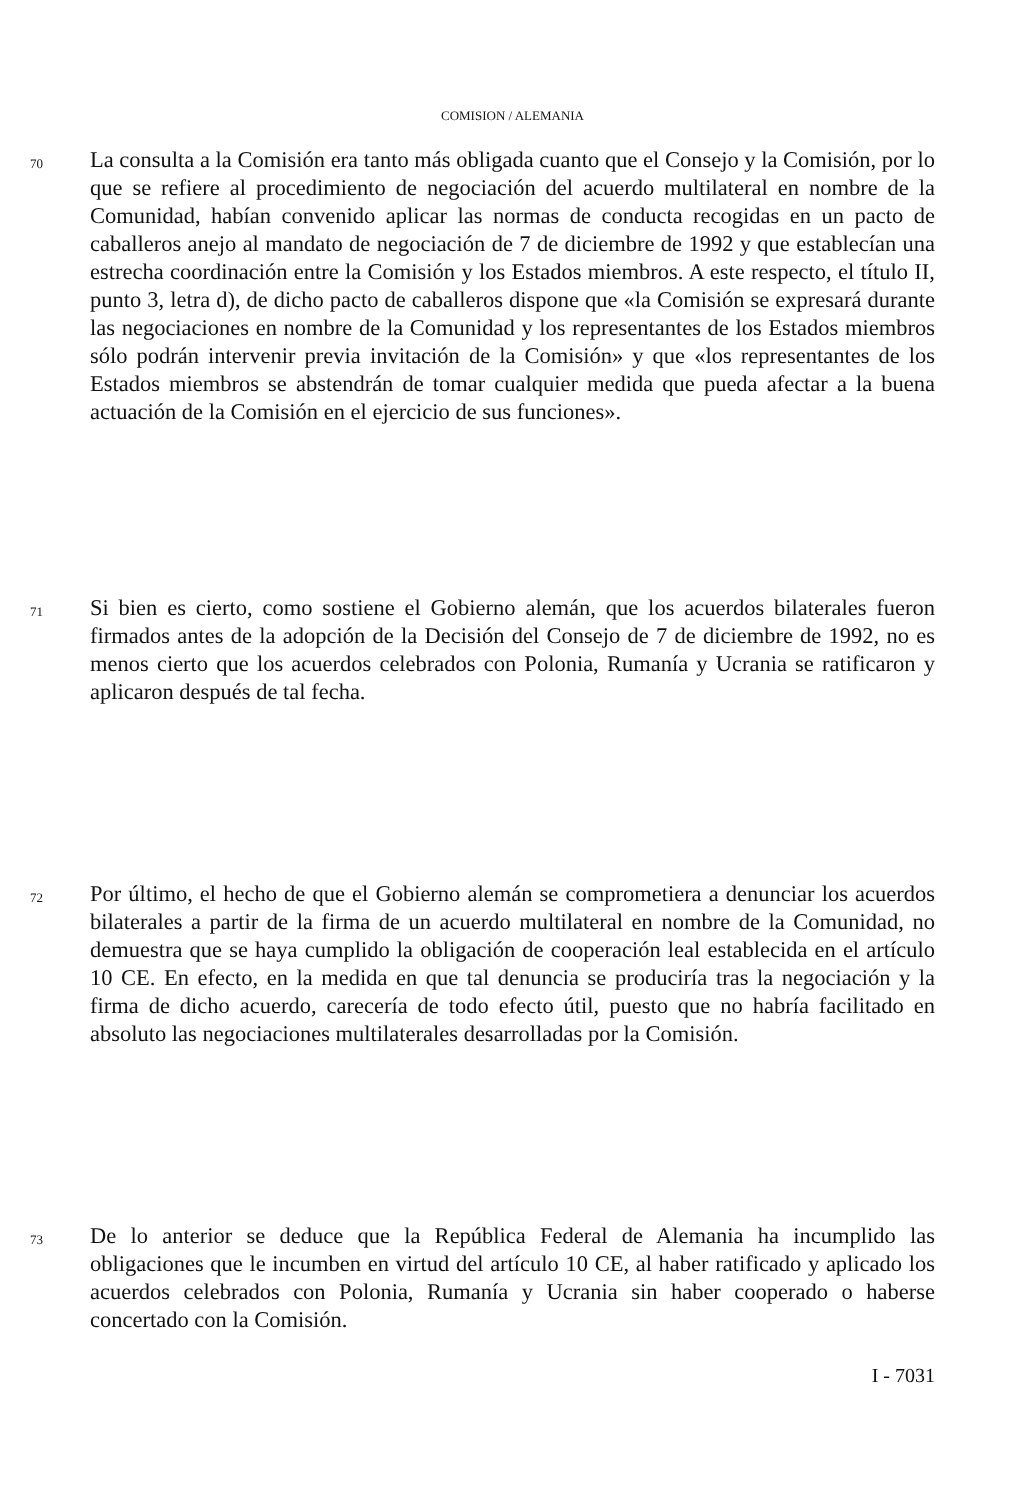COMISION / ALEMANIA
70
La consulta a la Comisión era tanto más obligada cuanto que el Consejo y la Comisión, por lo que se refiere al procedimiento de negociación del acuerdo multilateral en nombre de la Comunidad, habían convenido aplicar las normas de conducta recogidas en un pacto de caballeros anejo al mandato de negociación de 7 de diciembre de 1992 y que establecían una estrecha coordinación entre la Comisión y los Estados miembros. A este respecto, el título II, punto 3, letra d), de dicho pacto de caballeros dispone que «la Comisión se expresará durante las negociaciones en nombre de la Comunidad y los representantes de los Estados miembros sólo podrán intervenir previa invitación de la Comisión» y que «los representantes de los Estados miembros se abstendrán de tomar cualquier medida que pueda afectar a la buena actuación de la Comisión en el ejercicio de sus funciones».
71
Si bien es cierto, como sostiene el Gobierno alemán, que los acuerdos bilaterales fueron firmados antes de la adopción de la Decisión del Consejo de 7 de diciembre de 1992, no es menos cierto que los acuerdos celebrados con Polonia, Rumanía y Ucrania se ratificaron y aplicaron después de tal fecha.
72
Por último, el hecho de que el Gobierno alemán se comprometiera a denunciar los acuerdos bilaterales a partir de la firma de un acuerdo multilateral en nombre de la Comunidad, no demuestra que se haya cumplido la obligación de cooperación leal establecida en el artículo 10 CE. En efecto, en la medida en que tal denuncia se produciría tras la negociación y la firma de dicho acuerdo, carecería de todo efecto útil, puesto que no habría facilitado en absoluto las negociaciones multilaterales desarrolladas por la Comisión.
73
De lo anterior se deduce que la República Federal de Alemania ha incumplido las obligaciones que le incumben en virtud del artículo 10 CE, al haber ratificado y aplicado los acuerdos celebrados con Polonia, Rumanía y Ucrania sin haber cooperado o haberse concertado con la Comisión.
I - 7031